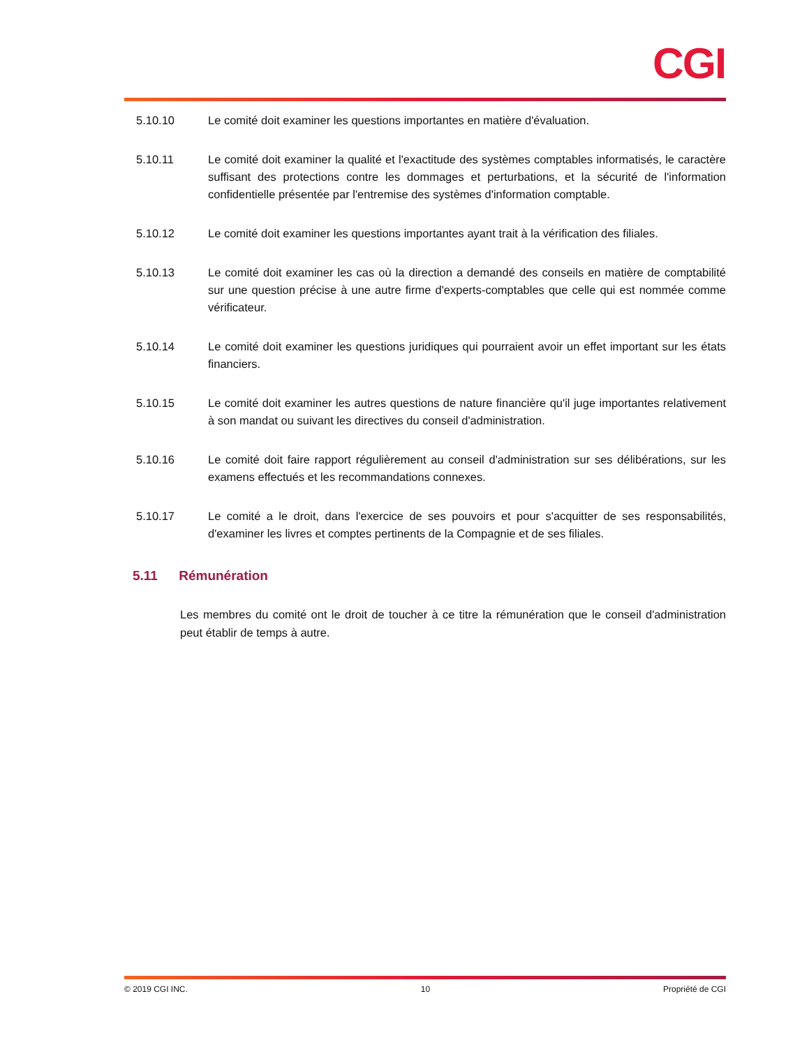CGI
5.10.10 Le comité doit examiner les questions importantes en matière d'évaluation.
5.10.11 Le comité doit examiner la qualité et l'exactitude des systèmes comptables informatisés, le caractère suffisant des protections contre les dommages et perturbations, et la sécurité de l'information confidentielle présentée par l'entremise des systèmes d'information comptable.
5.10.12 Le comité doit examiner les questions importantes ayant trait à la vérification des filiales.
5.10.13 Le comité doit examiner les cas où la direction a demandé des conseils en matière de comptabilité sur une question précise à une autre firme d'experts-comptables que celle qui est nommée comme vérificateur.
5.10.14 Le comité doit examiner les questions juridiques qui pourraient avoir un effet important sur les états financiers.
5.10.15 Le comité doit examiner les autres questions de nature financière qu'il juge importantes relativement à son mandat ou suivant les directives du conseil d'administration.
5.10.16 Le comité doit faire rapport régulièrement au conseil d'administration sur ses délibérations, sur les examens effectués et les recommandations connexes.
5.10.17 Le comité a le droit, dans l'exercice de ses pouvoirs et pour s'acquitter de ses responsabilités, d'examiner les livres et comptes pertinents de la Compagnie et de ses filiales.
5.11 Rémunération
Les membres du comité ont le droit de toucher à ce titre la rémunération que le conseil d'administration peut établir de temps à autre.
© 2019 CGI INC. 10 Propriété de CGI